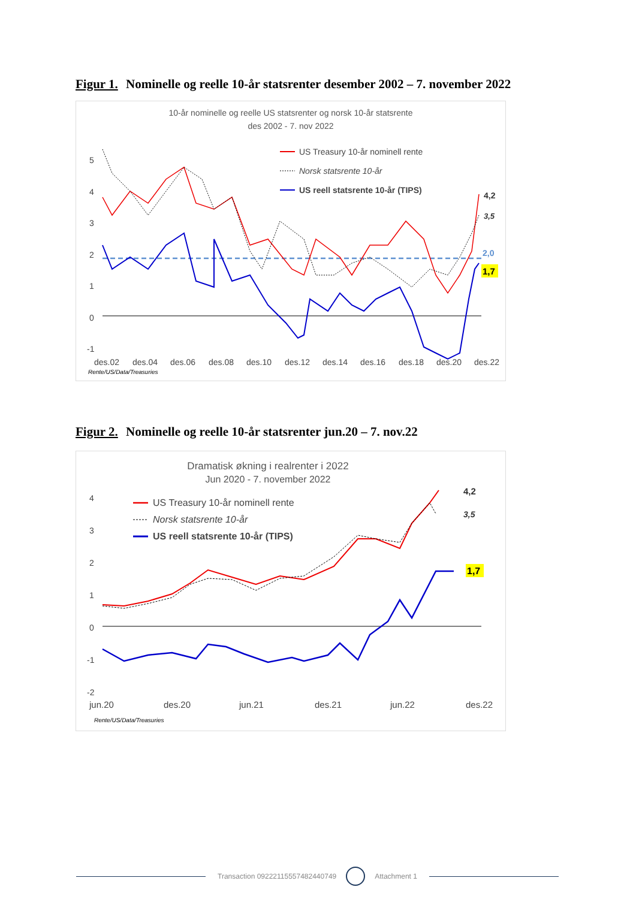Figur 1. Nominelle og reelle 10-år statsrenter desember 2002 – 7. november 2022
10-år nominelle og reelle US statsrenter og norsk 10-år statsrente
des 2002 - 7. nov 2022
5
4
3
2
1
0
-1
des.02
des.04
des.06
des.08
des.10
des.12
des.14
des.16
des.18
des.20
des.22
Rente/US/Data/Treasuries
US Treasury 10-år nominell rente
Norsk statsrente 10-år
US reell statsrente 10-år (TIPS)
4,2
3,5
2,0
1,7
Figur 2. Nominelle og reelle 10-år statsrenter jun.20 – 7. nov.22
Dramatisk økning i realrenter i 2022
Jun 2020 - 7. november 2022
4
3
2
1
0
-1
-2
jun.20
des.20
jun.21
des.21
jun.22
des.22
Rente/US/Data/Treasuries
US Treasury 10-år nominell rente
Norsk statsrente 10-år
US reell statsrente 10-år (TIPS)
4,2
3,5
1,7
Transaction 09222115557482440749 Attachment 1